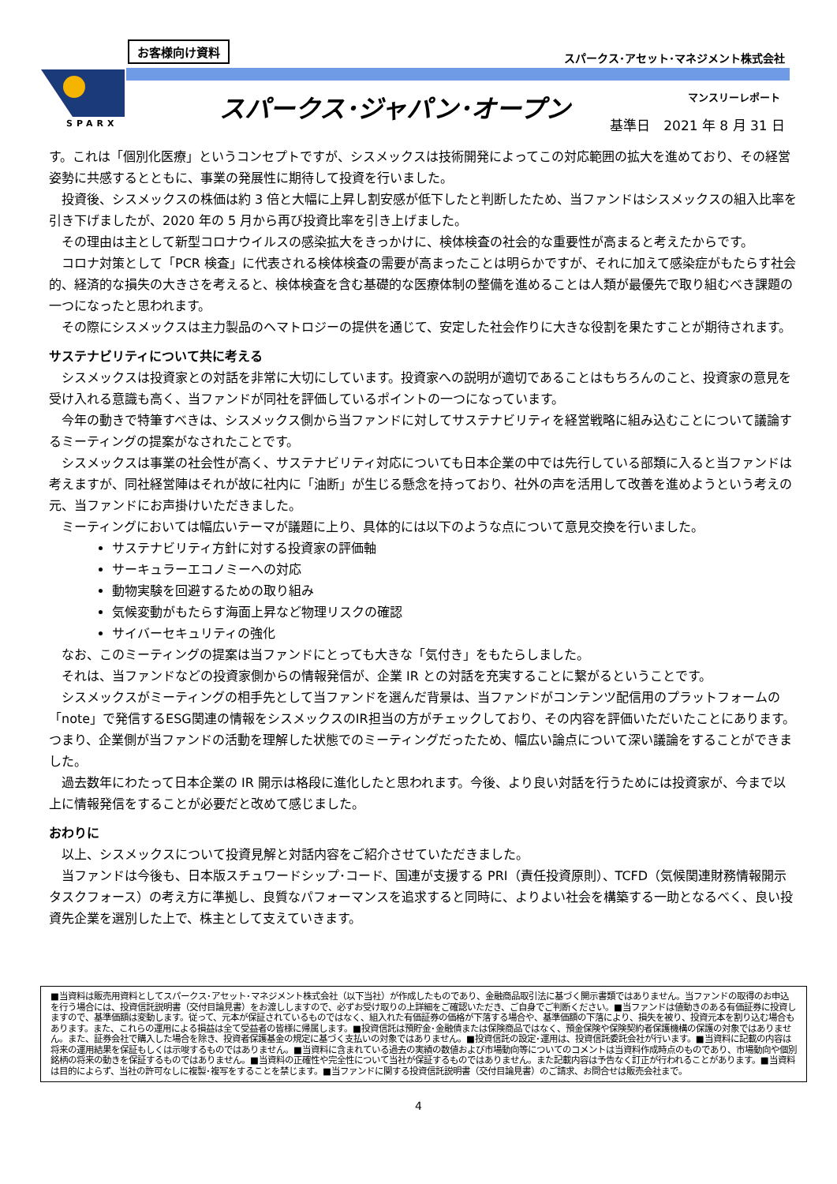お客様向け資料
スパークス･アセット･マネジメント株式会社
SPARX
スパークス･ジャパン･オープン マンスリーレポート
基準日　2021 年 8 月 31 日
す。これは「個別化医療」というコンセプトですが、シスメックスは技術開発によってこの対応範囲の拡大を進めており、その経営姿勢に共感するとともに、事業の発展性に期待して投資を行いました。
投資後、シスメックスの株価は約 3 倍と大幅に上昇し割安感が低下したと判断したため、当ファンドはシスメックスの組入比率を引き下げましたが、2020 年の 5 月から再び投資比率を引き上げました。
その理由は主として新型コロナウイルスの感染拡大をきっかけに、検体検査の社会的な重要性が高まると考えたからです。
コロナ対策として「PCR 検査」に代表される検体検査の需要が高まったことは明らかですが、それに加えて感染症がもたらす社会的、経済的な損失の大きさを考えると、検体検査を含む基礎的な医療体制の整備を進めることは人類が最優先で取り組むべき課題の一つになったと思われます。
その際にシスメックスは主力製品のヘマトロジーの提供を通じて、安定した社会作りに大きな役割を果たすことが期待されます。
サステナビリティについて共に考える
シスメックスは投資家との対話を非常に大切にしています。投資家への説明が適切であることはもちろんのこと、投資家の意見を受け入れる意識も高く、当ファンドが同社を評価しているポイントの一つになっています。
今年の動きで特筆すべきは、シスメックス側から当ファンドに対してサステナビリティを経営戦略に組み込むことについて議論するミーティングの提案がなされたことです。
シスメックスは事業の社会性が高く、サステナビリティ対応についても日本企業の中では先行している部類に入ると当ファンドは考えますが、同社経営陣はそれが故に社内に「油断」が生じる懸念を持っており、社外の声を活用して改善を進めようという考えの元、当ファンドにお声掛けいただきました。
ミーティングにおいては幅広いテーマが議題に上り、具体的には以下のような点について意見交換を行いました。
サステナビリティ方針に対する投資家の評価軸
サーキュラーエコノミーへの対応
動物実験を回避するための取り組み
気候変動がもたらす海面上昇など物理リスクの確認
サイバーセキュリティの強化
なお、このミーティングの提案は当ファンドにとっても大きな「気付き」をもたらしました。
それは、当ファンドなどの投資家側からの情報発信が、企業 IR との対話を充実することに繋がるということです。
シスメックスがミーティングの相手先として当ファンドを選んだ背景は、当ファンドがコンテンツ配信用のプラットフォームの「note」で発信するESG関連の情報をシスメックスのIR担当の方がチェックしており、その内容を評価いただいたことにあります。つまり、企業側が当ファンドの活動を理解した状態でのミーティングだったため、幅広い論点について深い議論をすることができました。
過去数年にわたって日本企業の IR 開示は格段に進化したと思われます。今後、より良い対話を行うためには投資家が、今まで以上に情報発信をすることが必要だと改めて感じました。
おわりに
以上、シスメックスについて投資見解と対話内容をご紹介させていただきました。
当ファンドは今後も、日本版スチュワードシップ･コード、国連が支援する PRI（責任投資原則）、TCFD（気候関連財務情報開示タスクフォース）の考え方に準拠し、良質なパフォーマンスを追求すると同時に、よりよい社会を構築する一助となるべく、良い投資先企業を選別した上で、株主として支えていきます。
■当資料は販売用資料としてスパークス･アセット･マネジメント株式会社（以下当社）が作成したものであり、金融商品取引法に基づく開示書類ではありません。当ファンドの取得のお申込を行う場合には、投資信託説明書（交付目論見書）をお渡ししますので、必ずお受け取りの上詳細をご確認いただき、ご自身でご判断ください。■当ファンドは値動きのある有価証券に投資しますので、基準価額は変動します。従って、元本が保証されているものではなく、組入れた有価証券の価格が下落する場合や、基準価額の下落により、損失を被り、投資元本を割り込む場合もあります。また、これらの運用による損益は全て受益者の皆様に帰属します。■投資信託は預貯金･金融債または保険商品ではなく、預金保険や保険契約者保護機構の保護の対象ではありません。また、証券会社で購入した場合を除き、投資者保護基金の規定に基づく支払いの対象ではありません。■投資信託の設定･運用は、投資信託委託会社が行います。■当資料に記載の内容は将来の運用結果を保証もしくは示唆するものではありません。■当資料に含まれている過去の実績の数値および市場動向等についてのコメントは当資料作成時点のものであり、市場動向や個別銘柄の将来の動きを保証するものではありません。■当資料の正確性や完全性について当社が保証するものではありません。また記載内容は予告なく訂正が行われることがあります。■当資料は目的によらず、当社の許可なしに複製･複写をすることを禁じます。■当ファンドに関する投資信託説明書（交付目論見書）のご請求、お問合せは販売会社まで。
4